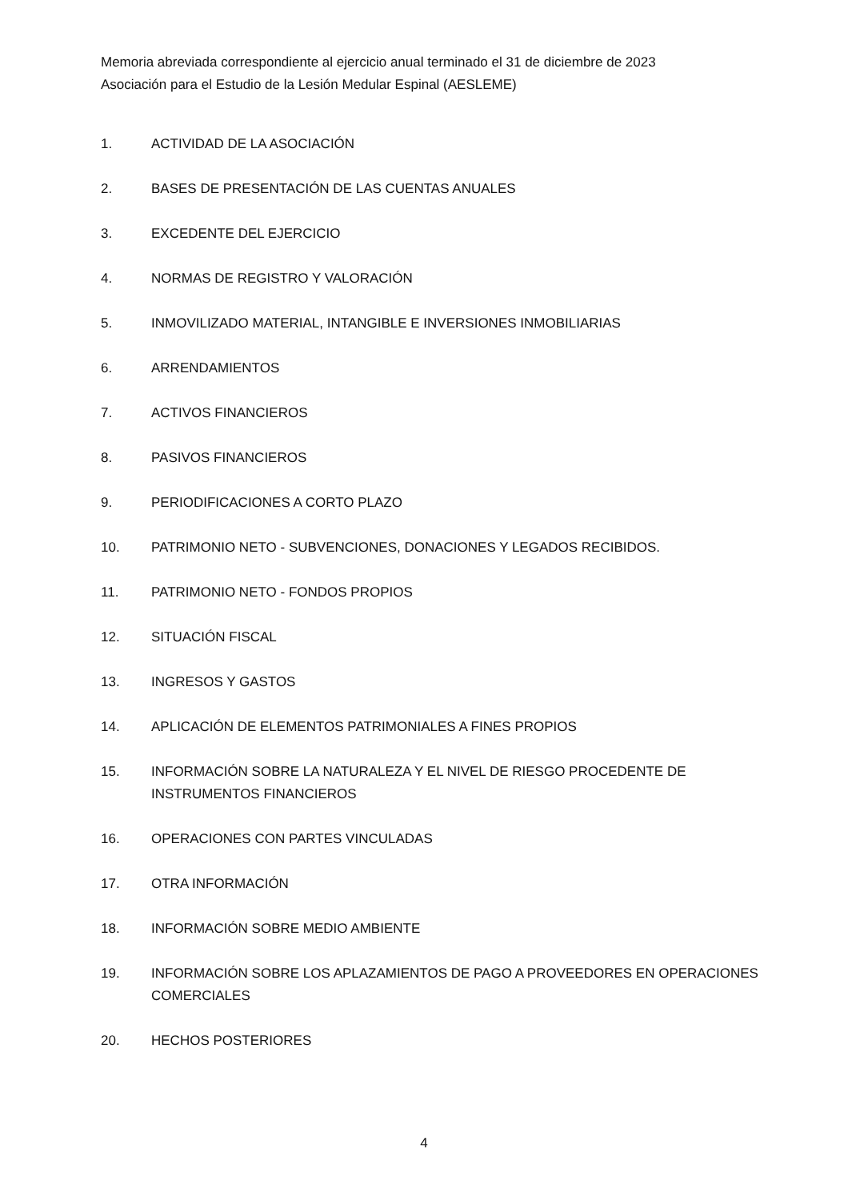Memoria abreviada correspondiente al ejercicio anual terminado el 31 de diciembre de 2023
Asociación para el Estudio de la Lesión Medular Espinal (AESLEME)
1. ACTIVIDAD DE LA ASOCIACIÓN
2. BASES DE PRESENTACIÓN DE LAS CUENTAS ANUALES
3. EXCEDENTE DEL EJERCICIO
4. NORMAS DE REGISTRO Y VALORACIÓN
5. INMOVILIZADO MATERIAL, INTANGIBLE E INVERSIONES INMOBILIARIAS
6. ARRENDAMIENTOS
7. ACTIVOS FINANCIEROS
8. PASIVOS FINANCIEROS
9. PERIODIFICACIONES A CORTO PLAZO
10. PATRIMONIO NETO - SUBVENCIONES, DONACIONES Y LEGADOS RECIBIDOS.
11. PATRIMONIO NETO - FONDOS PROPIOS
12. SITUACIÓN FISCAL
13. INGRESOS Y GASTOS
14. APLICACIÓN DE ELEMENTOS PATRIMONIALES A FINES PROPIOS
15. INFORMACIÓN SOBRE LA NATURALEZA Y EL NIVEL DE RIESGO PROCEDENTE DE
INSTRUMENTOS FINANCIEROS
16. OPERACIONES CON PARTES VINCULADAS
17. OTRA INFORMACIÓN
18. INFORMACIÓN SOBRE MEDIO AMBIENTE
19. INFORMACIÓN SOBRE LOS APLAZAMIENTOS DE PAGO A PROVEEDORES EN OPERACIONES
COMERCIALES
20. HECHOS POSTERIORES
4